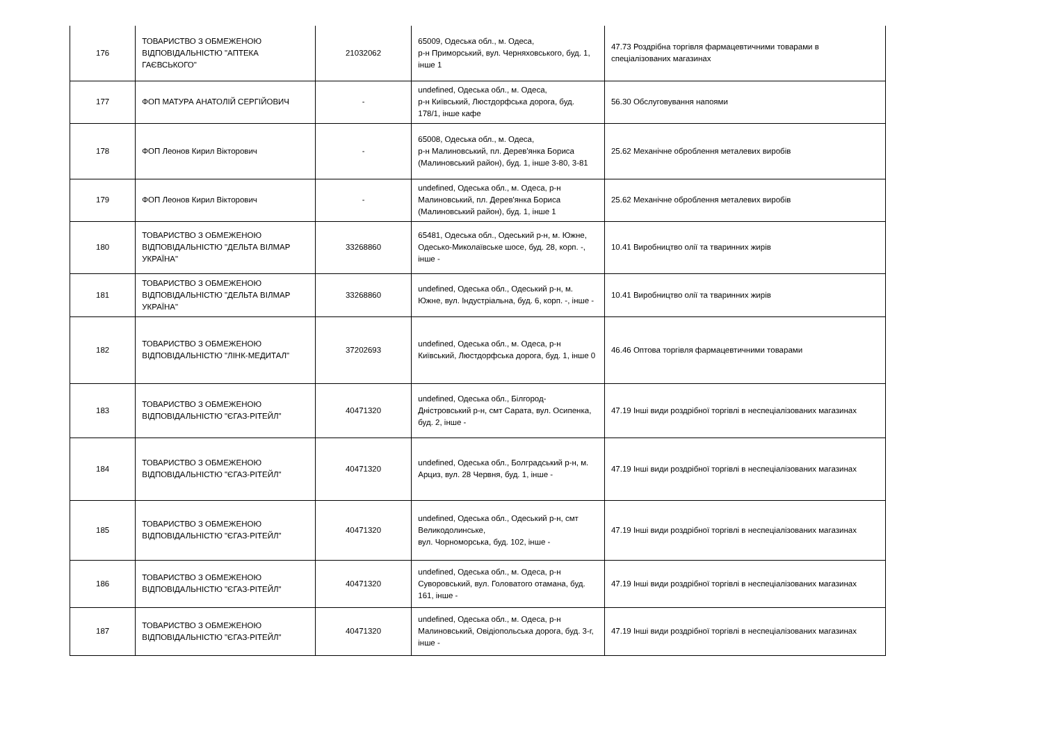| 176 | ТОВАРИСТВО З ОБМЕЖЕНОЮ ВІДПОВІДАЛЬНІСТЮ "АПТЕКА ГАЄВСЬКОГО" | 21032062 | 65009, Одеська обл., м. Одеса, р-н Приморський, вул. Черняховського, буд. 1, інше 1 | 47.73 Роздрібна торгівля фармацевтичними товарами в спеціалізованих магазинах |
| 177 | ФОП МАТУРА АНАТОЛІЙ СЕРГІЙОВИЧ | - | undefined, Одеська обл., м. Одеса, р-н Київський, Люстдорфська дорога, буд. 178/1, інше кафе | 56.30 Обслуговування напоями |
| 178 | ФОП Леонов Кирил Вікторович | - | 65008, Одеська обл., м. Одеса, р-н Малиновський, пл. Дерев'янка Бориса (Малиновський район), буд. 1, інше 3-80, 3-81 | 25.62 Механічне оброблення металевих виробів |
| 179 | ФОП Леонов Кирил Вікторович | - | undefined, Одеська обл., м. Одеса, р-н Малиновський, пл. Дерев'янка Бориса (Малиновський район), буд. 1, інше 1 | 25.62 Механічне оброблення металевих виробів |
| 180 | ТОВАРИСТВО З ОБМЕЖЕНОЮ ВІДПОВІДАЛЬНІСТЮ "ДЕЛЬТА ВІЛМАР УКРАЇНА" | 33268860 | 65481, Одеська обл., Одеський р-н, м. Южне, Одесько-Миколаївське шосе, буд. 28, корп. -, інше - | 10.41 Виробництво олії та тваринних жирів |
| 181 | ТОВАРИСТВО З ОБМЕЖЕНОЮ ВІДПОВІДАЛЬНІСТЮ "ДЕЛЬТА ВІЛМАР УКРАЇНА" | 33268860 | undefined, Одеська обл., Одеський р-н, м. Южне, вул. Індустріальна, буд. 6, корп. -, інше - | 10.41 Виробництво олії та тваринних жирів |
| 182 | ТОВАРИСТВО З ОБМЕЖЕНОЮ ВІДПОВІДАЛЬНІСТЮ "ЛІНК-МЕДИТАЛ" | 37202693 | undefined, Одеська обл., м. Одеса, р-н Київський, Люстдорфська дорога, буд. 1, інше 0 | 46.46 Оптова торгівля фармацевтичними товарами |
| 183 | ТОВАРИСТВО З ОБМЕЖЕНОЮ ВІДПОВІДАЛЬНІСТЮ "ЄГАЗ-РІТЕЙЛ" | 40471320 | undefined, Одеська обл., Білгород-Дністровський р-н, смт Сарата, вул. Осипенка, буд. 2, інше - | 47.19 Інші види роздрібної торгівлі в неспеціалізованих магазинах |
| 184 | ТОВАРИСТВО З ОБМЕЖЕНОЮ ВІДПОВІДАЛЬНІСТЮ "ЄГАЗ-РІТЕЙЛ" | 40471320 | undefined, Одеська обл., Болградський р-н, м. Арциз, вул. 28 Червня, буд. 1, інше - | 47.19 Інші види роздрібної торгівлі в неспеціалізованих магазинах |
| 185 | ТОВАРИСТВО З ОБМЕЖЕНОЮ ВІДПОВІДАЛЬНІСТЮ "ЄГАЗ-РІТЕЙЛ" | 40471320 | undefined, Одеська обл., Одеський р-н, смт Великодолинське, вул. Чорноморська, буд. 102, інше - | 47.19 Інші види роздрібної торгівлі в неспеціалізованих магазинах |
| 186 | ТОВАРИСТВО З ОБМЕЖЕНОЮ ВІДПОВІДАЛЬНІСТЮ "ЄГАЗ-РІТЕЙЛ" | 40471320 | undefined, Одеська обл., м. Одеса, р-н Суворовський, вул. Головатого отамана, буд. 161, інше - | 47.19 Інші види роздрібної торгівлі в неспеціалізованих магазинах |
| 187 | ТОВАРИСТВО З ОБМЕЖЕНОЮ ВІДПОВІДАЛЬНІСТЮ "ЄГАЗ-РІТЕЙЛ" | 40471320 | undefined, Одеська обл., м. Одеса, р-н Малиновський, Овідіопольська дорога, буд. 3-г, інше - | 47.19 Інші види роздрібної торгівлі в неспеціалізованих магазинах |